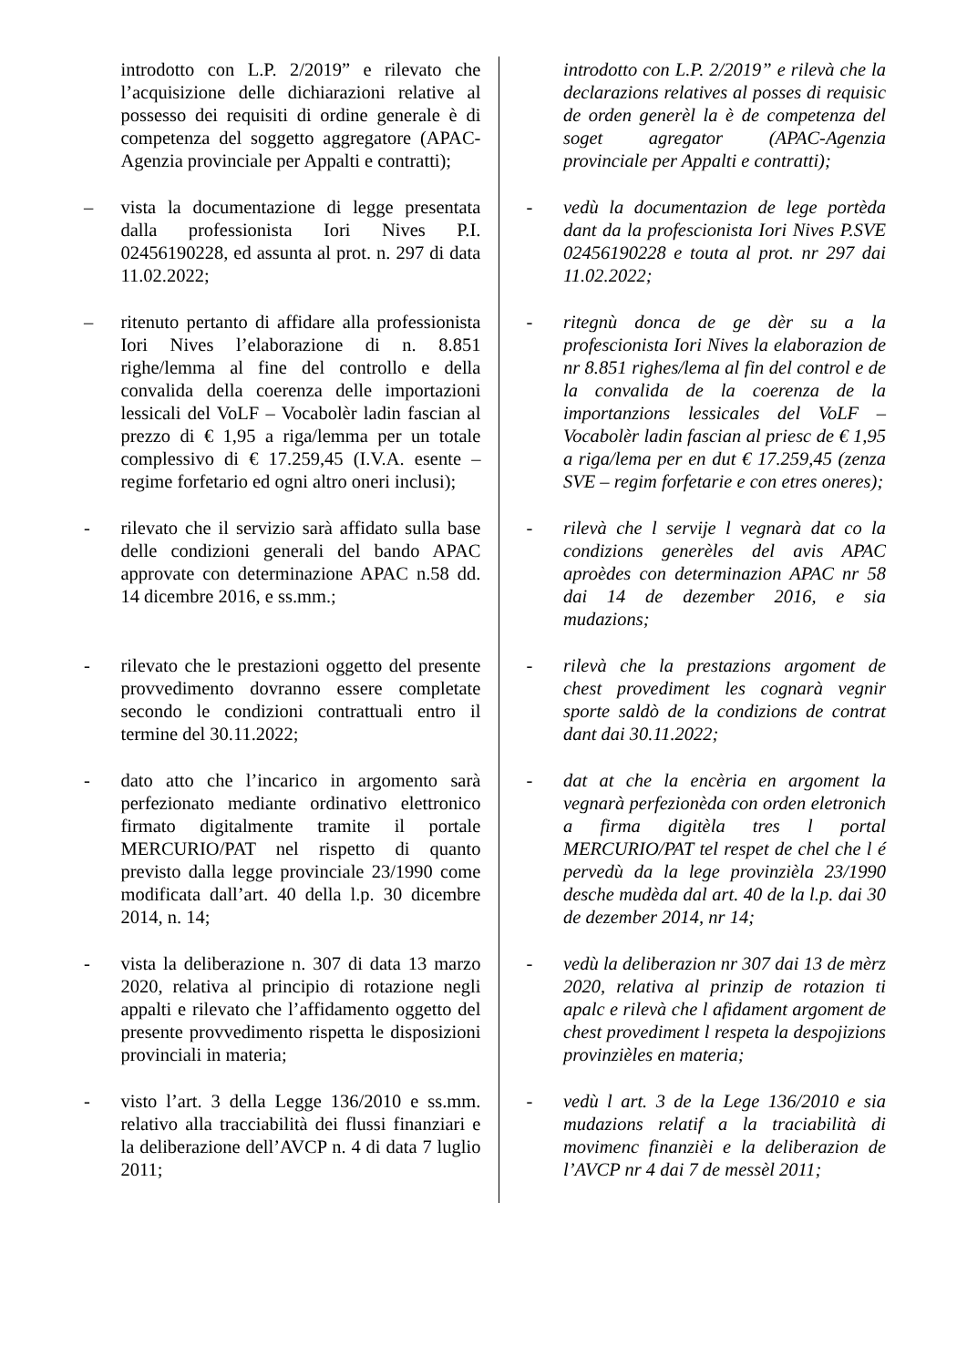| | introdotto con L.P. 2/2019” e rilevato che l’acquisizione delle dichiarazioni relative al possesso dei requisiti di ordine generale è di competenza del soggetto aggregatore (APAC-Agenzia provinciale per Appalti e contratti); | | introdotto con L.P. 2/2019” e rilevà che la declarazions relatives al posses di requisic de orden generèl la è de competenza del soget agregator (APAC-Agenzia provinciale per Appalti e contratti); |
| – | vista la documentazione di legge presentata dalla professionista Iori Nives P.I. 02456190228, ed assunta al prot. n. 297 di data 11.02.2022; | - | vedù la documentazion de lege portèda dant da la profescionista Iori Nives P.SVE 02456190228 e touta al prot. nr 297 dai 11.02.2022; |
| – | ritenuto pertanto di affidare alla professionista Iori Nives l’elaborazione di n. 8.851 righe/lemma al fine del controllo e della convalida della coerenza delle importazioni lessicali del VoLF – Vocabolèr ladin fascian al prezzo di € 1,95 a riga/lemma per un totale complessivo di € 17.259,45 (I.V.A. esente – regime forfetario ed ogni altro oneri inclusi); | - | ritegnù donca de ge dèr su a la profescionista Iori Nives la elaborazion de nr 8.851 righes/lema al fin del control e de la convalida de la coerenza de la importanzions lessicales del VoLF – Vocabolèr ladin fascian al priesc de € 1,95 a riga/lema per en dut € 17.259,45 (zenza SVE – regim forfetarie e con etres oneres); |
| - | rilevato che il servizio sarà affidato sulla base delle condizioni generali del bando APAC approvate con determinazione APAC n.58 dd. 14 dicembre 2016, e ss.mm.; | - | rilevà che l servije l vegnarà dat co la condizions generèles del avis APAC aproèdes con determinazion APAC nr 58 dai 14 de dezember 2016, e sia mudazions; |
| - | rilevato che le prestazioni oggetto del presente provvedimento dovranno essere completate secondo le condizioni contrattuali entro il termine del 30.11.2022; | - | rilevà che la prestazions argoment de chest provediment les cognarà vegnir sporte saldò de la condizions de contrat dant dai 30.11.2022; |
| - | dato atto che l’incarico in argomento sarà perfezionato mediante ordinativo elettronico firmato digitalmente tramite il portale MERCURIO/PAT nel rispetto di quanto previsto dalla legge provinciale 23/1990 come modificata dall’art. 40 della l.p. 30 dicembre 2014, n. 14; | - | dat at che la encèria en argoment la vegnarà perfezionèda con orden eletronich a firma digitèla tres l portal MERCURIO/PAT tel respet de chel che l é pervedù da la lege provinzièla 23/1990 desche mudèda dal art. 40 de la l.p. dai 30 de dezember 2014, nr 14; |
| - | vista la deliberazione n. 307 di data 13 marzo 2020, relativa al principio di rotazione negli appalti e rilevato che l’affidamento oggetto del presente provvedimento rispetta le disposizioni provinciali in materia; | - | vedù la deliberazion nr 307 dai 13 de mèrz 2020, relativa al prinzip de rotazion ti apalc e rilevà che l afidament argoment de chest provediment l respeta la despojizions provinzièles en materia; |
| - | visto l’art. 3 della Legge 136/2010 e ss.mm. relativo alla tracciabilità dei flussi finanziari e la deliberazione dell’AVCP n. 4 di data 7 luglio 2011; | - | vedù l art. 3 de la Lege 136/2010 e sia mudazions relatif a la traciabilità di movimenc finanzièi e la deliberazion de l’AVCP nr 4 dai 7 de messèl 2011; |